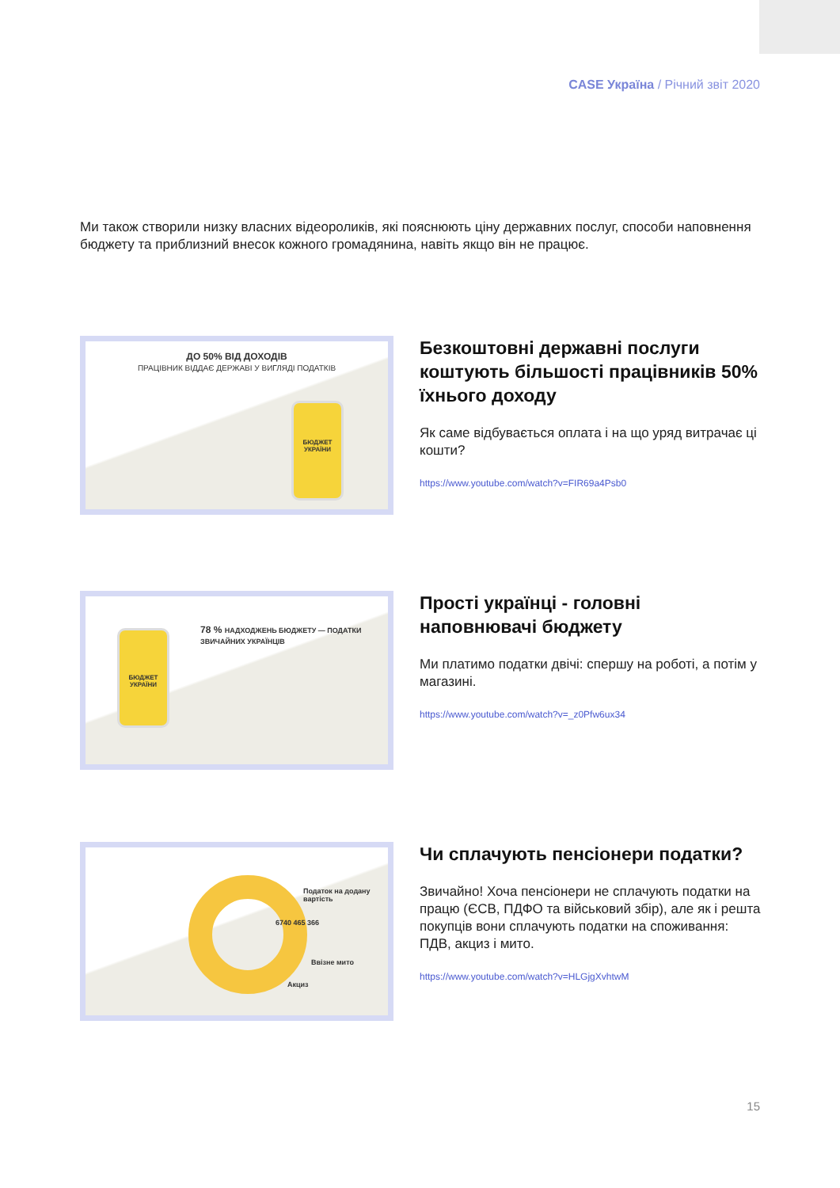CASE Україна / Річний звіт 2020
Ми також створили низку власних відеороликів, які пояснюють ціну державних послуг, способи наповнення бюджету та приблизний внесок кожного громадянина, навіть якщо він не працює.
ДО 50% ВІД ДОХОДІВ
ПРАЦІВНИК ВІДДАЄ ДЕРЖАВІ У ВИГЛЯДІ ПОДАТКІВ
БЮДЖЕТ УКРАЇНИ
Безкоштовні державні послуги коштують більшості працівників 50% їхнього доходу
Як саме відбувається оплата і на що уряд витрачає ці кошти?
https://www.youtube.com/watch?v=FIR69a4Psb0
БЮДЖЕТ УКРАЇНИ
78 % НАДХОДЖЕНЬ БЮДЖЕТУ — ПОДАТКИ ЗВИЧАЙНИХ УКРАЇНЦІВ
Прості українці - головні наповнювачі бюджету
Ми платимо податки двічі: спершу на роботі, а потім у магазині.
https://www.youtube.com/watch?v=_z0Pfw6ux34
Податок на додану вартість
6740 465 366
Ввізне мито
Акциз
Чи сплачують пенсіонери податки?
Звичайно! Хоча пенсіонери не сплачують податки на працю (ЄСВ, ПДФО та військовий збір), але як і решта покупців вони сплачують податки на споживання: ПДВ, акциз і мито.
https://www.youtube.com/watch?v=HLGjgXvhtwM
15